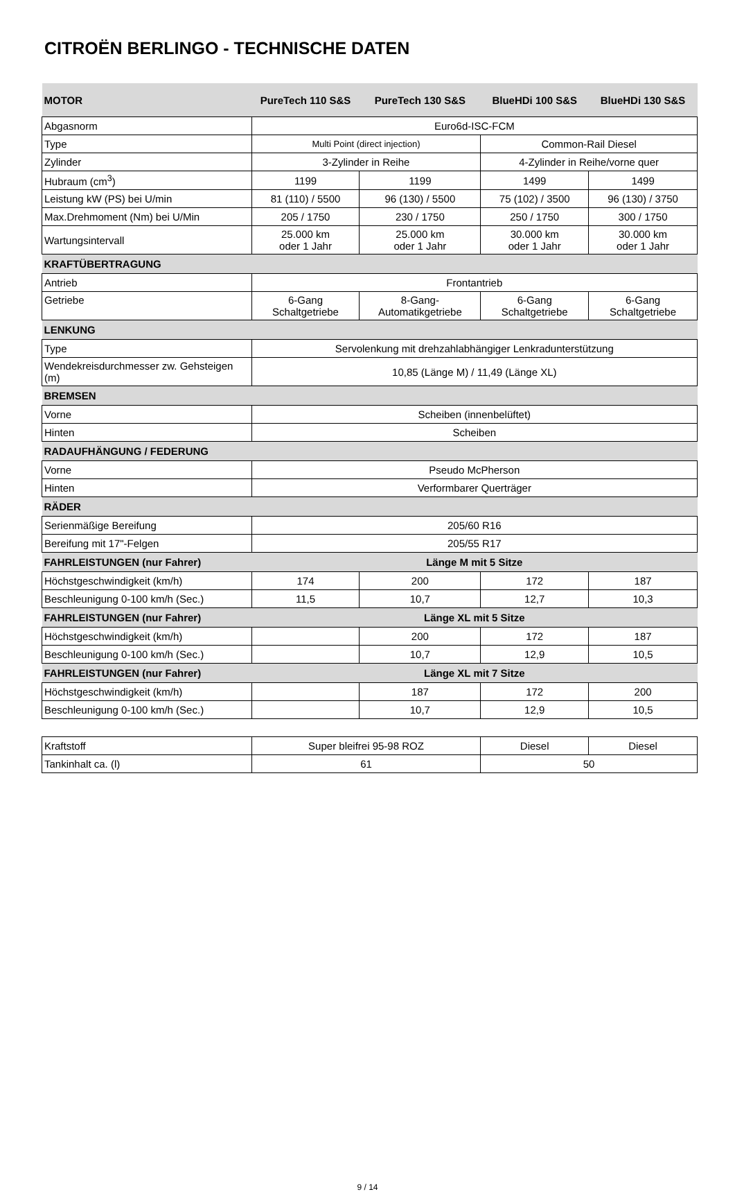CITROËN BERLINGO - TECHNISCHE DATEN
| MOTOR | PureTech 110 S&S | PureTech 130 S&S | BlueHDi 100 S&S | BlueHDi 130 S&S |
| Abgasnorm | Euro6d-ISC-FCM | | | |
| Type | Multi Point (direct injection) | | Common-Rail Diesel | |
| Zylinder | 3-Zylinder in Reihe | | 4-Zylinder in Reihe/vorne quer | |
| Hubraum (cm<sup>3</sup>) | 1199 | 1199 | 1499 | 1499 |
| Leistung kW (PS) bei U/min | 81 (110) / 5500 | 96 (130) / 5500 | 75 (102) / 3500 | 96 (130) / 3750 |
| Max.Drehmoment (Nm) bei U/Min | 205 / 1750 | 230 / 1750 | 250 / 1750 | 300 / 1750 |
| Wartungsintervall | 25.000 km oder 1 Jahr | 25.000 km oder 1 Jahr | 30.000 km oder 1 Jahr | 30.000 km oder 1 Jahr |
| KRAFTÜBERTRAGUNG | | | | |
| Antrieb | Frontantrieb | | | |
| Getriebe | 6-Gang Schaltgetriebe | 8-Gang- Automatikgetriebe | 6-Gang Schaltgetriebe | 6-Gang Schaltgetriebe |
| LENKUNG | | | | |
| Type | Servolenkung mit drehzahlabhängiger Lenkradunterstützung | | | |
| Wendekreisdurchmesser zw. Gehsteigen (m) | 10,85 (Länge M) / 11,49 (Länge XL) | | | |
| BREMSEN | | | | |
| Vorne | Scheiben (innenbelüftet) | | | |
| Hinten | Scheiben | | | |
| RADAUFHÄNGUNG / FEDERUNG | | | | |
| Vorne | Pseudo McPherson | | | |
| Hinten | Verformbarer Querträger | | | |
| RÄDER | | | | |
| Serienmäßige Bereifung | 205/60 R16 | | | |
| Bereifung mit 17"-Felgen | 205/55 R17 | | | |
| FAHRLEISTUNGEN (nur Fahrer) | Länge M mit 5 Sitze | | | |
| Höchstgeschwindigkeit (km/h) | 174 | 200 | 172 | 187 |
| Beschleunigung 0-100 km/h (Sec.) | 11,5 | 10,7 | 12,7 | 10,3 |
| FAHRLEISTUNGEN (nur Fahrer) | Länge XL mit 5 Sitze | | | |
| Höchstgeschwindigkeit (km/h) | | 200 | 172 | 187 |
| Beschleunigung 0-100 km/h (Sec.) | | 10,7 | 12,9 | 10,5 |
| FAHRLEISTUNGEN (nur Fahrer) | Länge XL mit 7 Sitze | | | |
| Höchstgeschwindigkeit (km/h) | | 187 | 172 | 200 |
| Beschleunigung 0-100 km/h (Sec.) | | 10,7 | 12,9 | 10,5 |
| Kraftstoff | Super bleifrei 95-98 ROZ | Diesel | Diesel |
| Tankinhalt ca. (l) | 61 | 50 | |
9 / 14